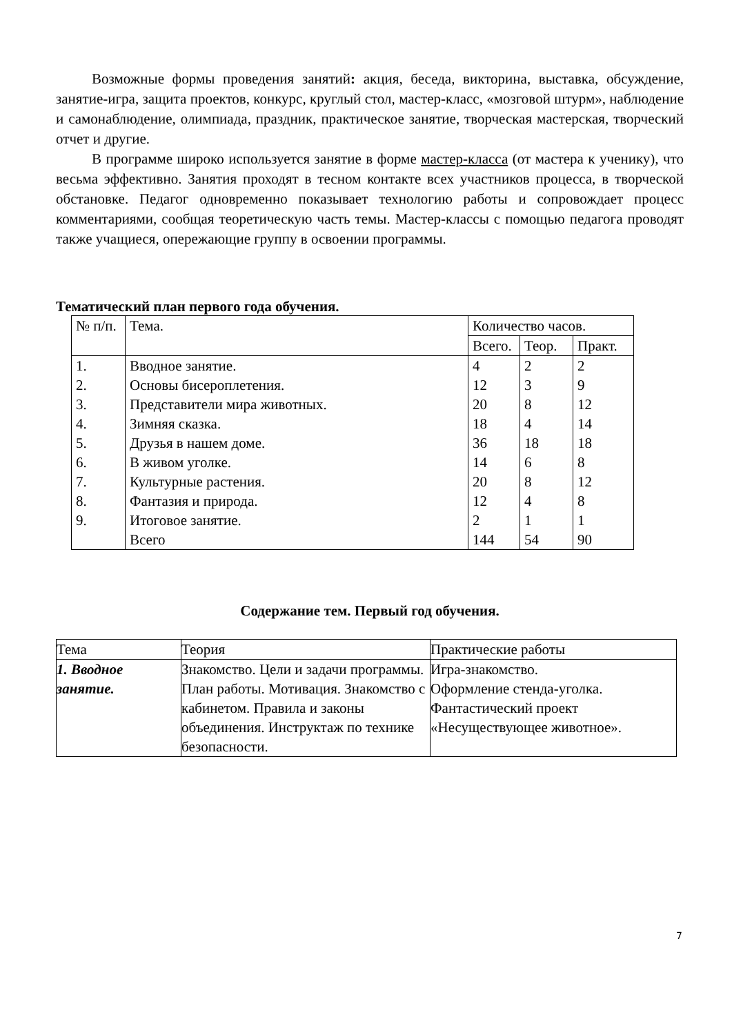Возможные формы проведения занятий: акция, беседа, викторина, выставка, обсуждение, занятие-игра, защита проектов, конкурс, круглый стол, мастер-класс, «мозговой штурм», наблюдение и самонаблюдение, олимпиада, праздник, практическое занятие, творческая мастерская, творческий отчет и другие.
В программе широко используется занятие в форме мастер-класса (от мастера к ученику), что весьма эффективно. Занятия проходят в тесном контакте всех участников процесса, в творческой обстановке. Педагог одновременно показывает технологию работы и сопровождает процесс комментариями, сообщая теоретическую часть темы. Мастер-классы с помощью педагога проводят также учащиеся, опережающие группу в освоении программы.
Тематический план первого года обучения.
| № п/п. | Тема. | Количество часов. | | |
| --- | --- | --- | --- | --- |
| | | Всего. | Теор. | Практ. |
| 1. 2. 3. 4. 5. 6. 7. 8. 9. | Вводное занятие. Основы бисероплетения. Представители мира животных. Зимняя сказка. Друзья в нашем доме. В живом уголке. Культурные растения. Фантазия и природа. Итоговое занятие. Всего | 4 12 20 18 36 14 20 12 2 144 | 2 3 8 4 18 6 8 4 1 54 | 2 9 12 14 18 8 12 8 1 90 |
Содержание тем. Первый год обучения.
| Тема | Теория | Практические работы |
| --- | --- | --- |
| 1. Вводное занятие. | Знакомство. Цели и задачи программы. План работы. Мотивация. Знакомство с кабинетом. Правила и законы объединения. Инструктаж по технике безопасности. | Игра-знакомство. Оформление стенда-уголка. Фантастический проект «Несуществующее животное». |
7